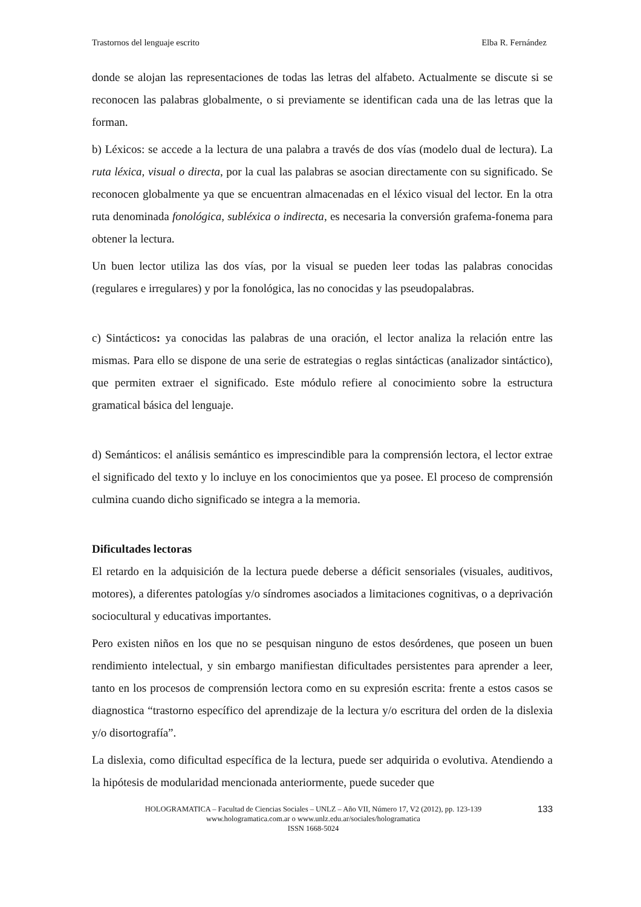Trastornos del lenguaje escrito Elba R. Fernández
donde se alojan las representaciones de todas las letras del alfabeto. Actualmente se discute si se reconocen las palabras globalmente, o si previamente se identifican cada una de las letras que la forman.
b) Léxicos: se accede a la lectura de una palabra a través de dos vías (modelo dual de lectura). La ruta léxica, visual o directa, por la cual las palabras se asocian directamente con su significado. Se reconocen globalmente ya que se encuentran almacenadas en el léxico visual del lector. En la otra ruta denominada fonológica, subléxica o indirecta, es necesaria la conversión grafema-fonema para obtener la lectura.
Un buen lector utiliza las dos vías, por la visual se pueden leer todas las palabras conocidas (regulares e irregulares) y por la fonológica, las no conocidas y las pseudopalabras.
c) Sintácticos: ya conocidas las palabras de una oración, el lector analiza la relación entre las mismas. Para ello se dispone de una serie de estrategias o reglas sintácticas (analizador sintáctico), que permiten extraer el significado. Este módulo refiere al conocimiento sobre la estructura gramatical básica del lenguaje.
d) Semánticos: el análisis semántico es imprescindible para la comprensión lectora, el lector extrae el significado del texto y lo incluye en los conocimientos que ya posee. El proceso de comprensión culmina cuando dicho significado se integra a la memoria.
Dificultades lectoras
El retardo en la adquisición de la lectura puede deberse a déficit sensoriales (visuales, auditivos, motores), a diferentes patologías y/o síndromes asociados a limitaciones cognitivas, o a deprivación sociocultural y educativas importantes.
Pero existen niños en los que no se pesquisan ninguno de estos desórdenes, que poseen un buen rendimiento intelectual, y sin embargo manifiestan dificultades persistentes para aprender a leer, tanto en los procesos de comprensión lectora como en su expresión escrita: frente a estos casos se diagnostica “trastorno específico del aprendizaje de la lectura y/o escritura del orden de la dislexia y/o disortografía”.
La dislexia, como dificultad específica de la lectura, puede ser adquirida o evolutiva. Atendiendo a la hipótesis de modularidad mencionada anteriormente, puede suceder que
HOLOGRAMATICA – Facultad de Ciencias Sociales – UNLZ – Año VII, Número 17, V2 (2012), pp. 123-139
www.hologramatica.com.ar o www.unlz.edu.ar/sociales/hologramatica
ISSN 1668-5024
133